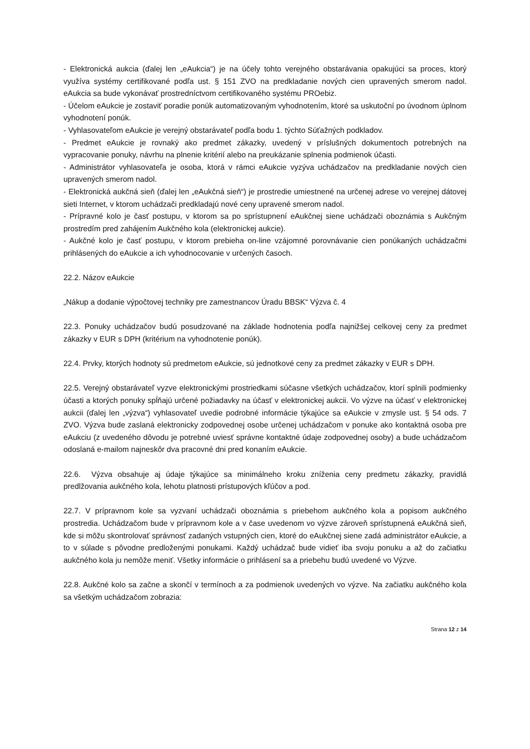- Elektronická aukcia (ďalej len „eAukcia“) je na účely tohto verejného obstarávania opakujúci sa proces, ktorý využíva systémy certifikované podľa ust. § 151 ZVO na predkladanie nových cien upravených smerom nadol. eAukcia sa bude vykonávať prostredníctvom certifikovaného systému PROebiz.
- Účelom eAukcie je zostaviť poradie ponúk automatizovaným vyhodnotením, ktoré sa uskutoční po úvodnom úplnom vyhodnotení ponúk.
- Vyhlasovateľom eAukcie je verejný obstarávateľ podľa bodu 1. týchto Súťažných podkladov.
- Predmet eAukcie je rovnaký ako predmet zákazky, uvedený v príslušných dokumentoch potrebných na vypracovanie ponuky, návrhu na plnenie kritérií alebo na preukázanie splnenia podmienok účasti.
- Administrátor vyhlasovateľa je osoba, ktorá v rámci eAukcie vyzýva uchádzačov na predkladanie nových cien upravených smerom nadol.
- Elektronická aukčná sieň (ďalej len „eAukčná sieň“) je prostredie umiestnené na určenej adrese vo verejnej dátovej sieti Internet, v ktorom uchádzači predkladajú nové ceny upravené smerom nadol.
- Prípravné kolo je časť postupu, v ktorom sa po sprístupnení eAukčnej siene uchádzači oboznámia s Aukčným prostredím pred zahájením Aukčného kola (elektronickej aukcie).
- Aukčné kolo je časť postupu, v ktorom prebieha on-line vzájomné porovnávanie cien ponúkaných uchádzačmi prihlásených do eAukcie a ich vyhodnocovanie v určených časoch.
22.2. Názov eAukcie
„Nákup a dodanie výpočtovej techniky pre zamestnancov Úradu BBSK“ Výzva č. 4
22.3. Ponuky uchádzačov budú posudzované na základe hodnotenia podľa najnižšej celkovej ceny za predmet zákazky v EUR s DPH (kritérium na vyhodnotenie ponúk).
22.4. Prvky, ktorých hodnoty sú predmetom eAukcie, sú jednotkové ceny za predmet zákazky v EUR s DPH.
22.5. Verejný obstarávateľ vyzve elektronickými prostriedkami súčasne všetkých uchádzačov, ktorí splnili podmienky účasti a ktorých ponuky spĺňajú určené požiadavky na účasť v elektronickej aukcii. Vo výzve na účasť v elektronickej aukcii (ďalej len „výzva“) vyhlasovateľ uvedie podrobné informácie týkajúce sa eAukcie v zmysle ust. § 54 ods. 7 ZVO. Výzva bude zaslaná elektronicky zodpovednej osobe určenej uchádzačom v ponuke ako kontaktná osoba pre eAukciu (z uvedeného dôvodu je potrebné uviesť správne kontaktné údaje zodpovednej osoby) a bude uchádzačom odoslaná e-mailom najneskôr dva pracovné dni pred konaním eAukcie.
22.6. Výzva obsahuje aj údaje týkajúce sa minimálneho kroku zníženia ceny predmetu zákazky, pravidlá predlžovania aukčného kola, lehotu platnosti prístupových kľúčov a pod.
22.7. V prípravnom kole sa vyzvaní uchádzači oboznámia s priebehom aukčného kola a popisom aukčného prostredia. Uchádzačom bude v prípravnom kole a v čase uvedenom vo výzve zároveň sprístupnená eAukčná sieň, kde si môžu skontrolovať správnosť zadaných vstupných cien, ktoré do eAukčnej siene zadá administrátor eAukcie, a to v súlade s pôvodne predloženými ponukami. Každý uchádzač bude vidieť iba svoju ponuku a až do začiatku aukčného kola ju nemôže meniť. Všetky informácie o prihlásení sa a priebehu budú uvedené vo Výzve.
22.8. Aukčné kolo sa začne a skončí v termínoch a za podmienok uvedených vo výzve. Na začiatku aukčného kola sa všetkým uchádzačom zobrazia:
Strana 12 z 14